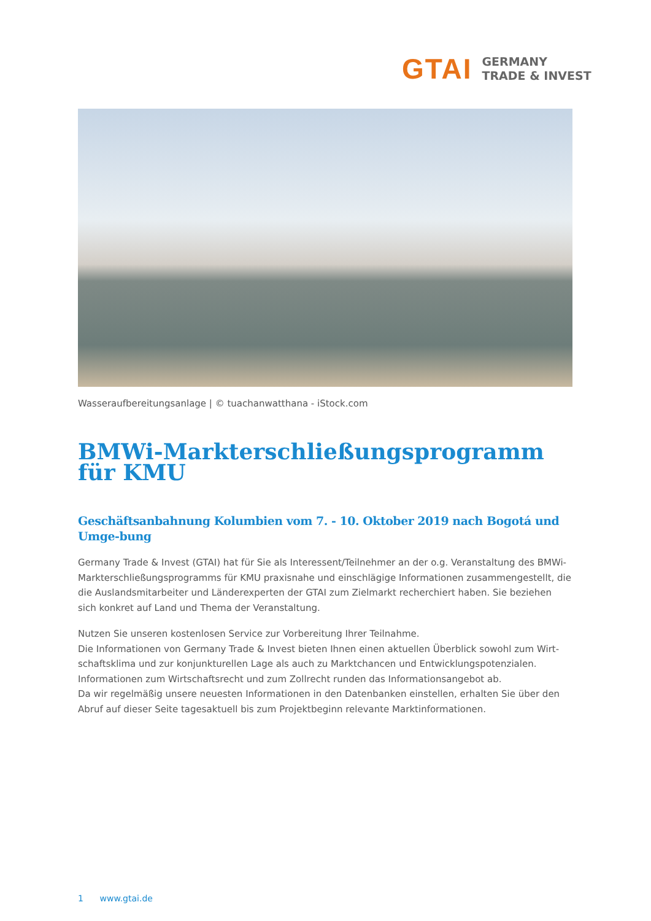GTAI GERMANY
TRADE & INVEST
Wasseraufbereitungsanlage | © tuachanwatthana - iStock.com
BMWi-Markterschließungsprogramm für KMU
Geschäftsanbahnung Kolumbien vom 7. - 10. Oktober 2019 nach Bogotá und Umge-bung
Germany Trade & Invest (GTAI) hat für Sie als Interessent/Teilnehmer an der o.g. Veranstaltung des BMWi-Markterschließungsprogramms für KMU praxisnahe und einschlägige Informationen zusammengestellt, die die Auslandsmitarbeiter und Länderexperten der GTAI zum Zielmarkt recherchiert haben. Sie beziehen sich konkret auf Land und Thema der Veranstaltung.
Nutzen Sie unseren kostenlosen Service zur Vorbereitung Ihrer Teilnahme.
Die Informationen von Germany Trade & Invest bieten Ihnen einen aktuellen Überblick sowohl zum Wirt-schaftsklima und zur konjunkturellen Lage als auch zu Marktchancen und Entwicklungspotenzialen. Informationen zum Wirtschaftsrecht und zum Zollrecht runden das Informationsangebot ab.
Da wir regelmäßig unsere neuesten Informationen in den Datenbanken einstellen, erhalten Sie über den Abruf auf dieser Seite tagesaktuell bis zum Projektbeginn relevante Marktinformationen.
1 www.gtai.de